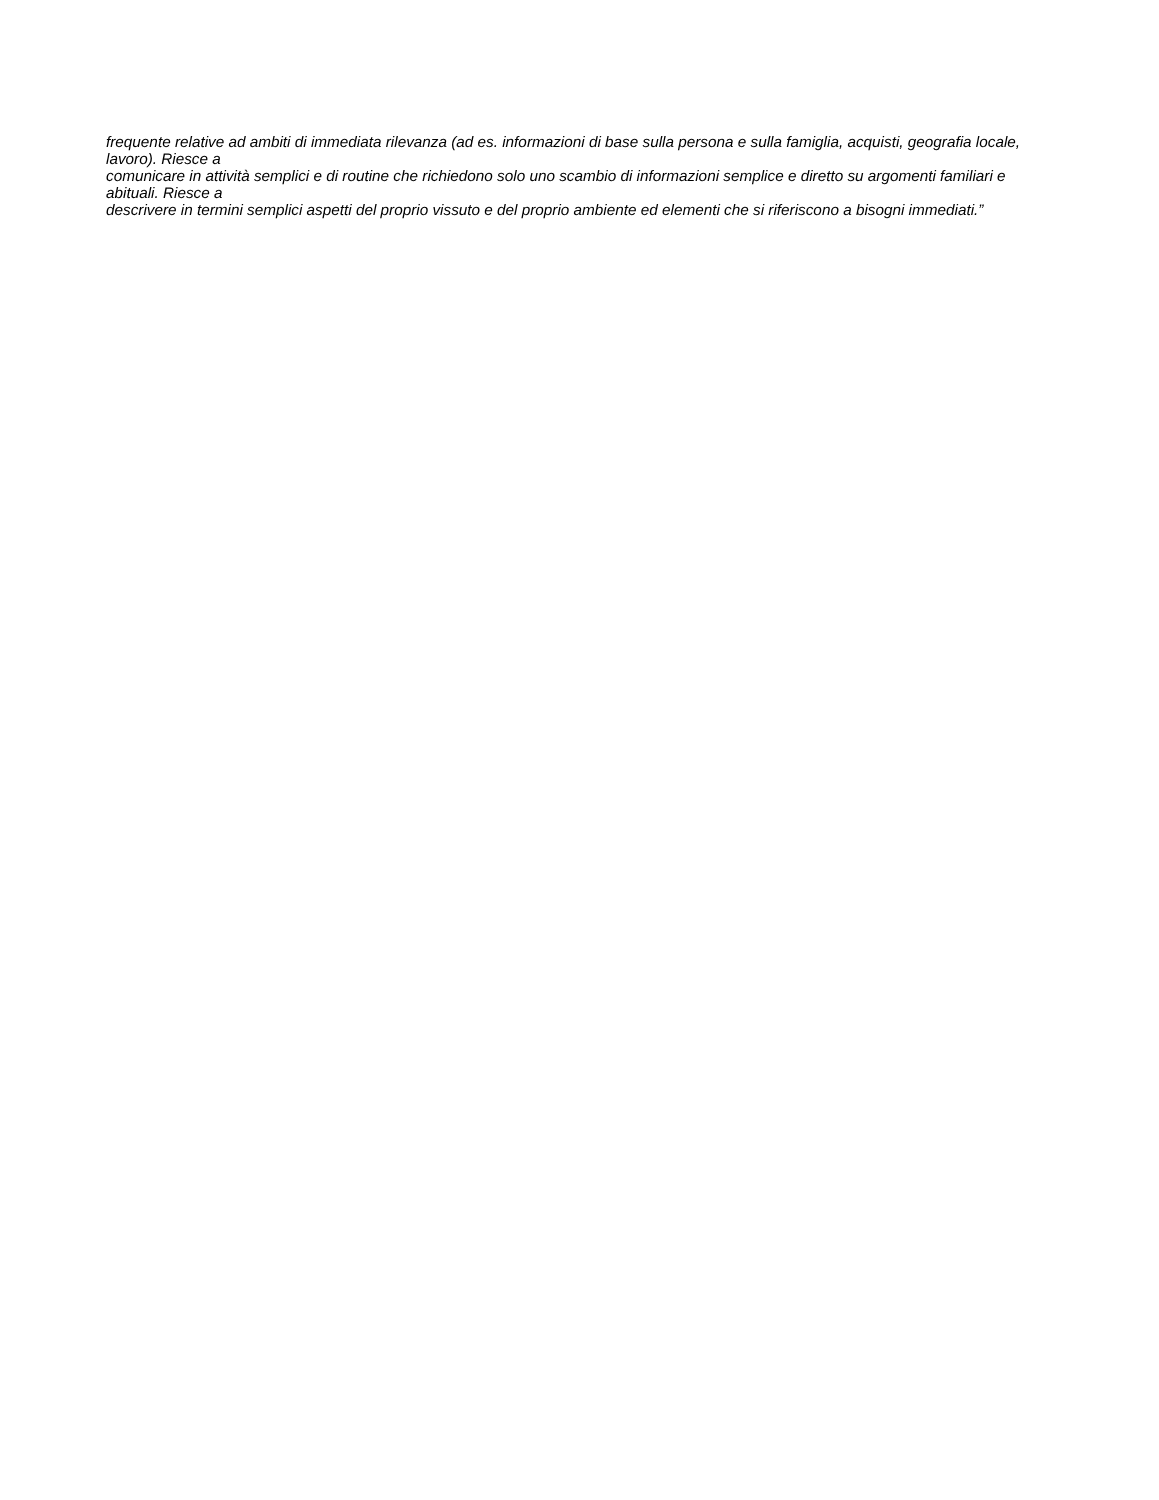frequente relative ad ambiti di immediata rilevanza (ad es. informazioni di base sulla persona e sulla famiglia, acquisti, geografia locale, lavoro). Riesce a
comunicare in attività semplici e di routine che richiedono solo uno scambio di informazioni semplice e diretto su argomenti familiari e abituali. Riesce a
descrivere in termini semplici aspetti del proprio vissuto e del proprio ambiente ed elementi che si riferiscono a bisogni immediati.”